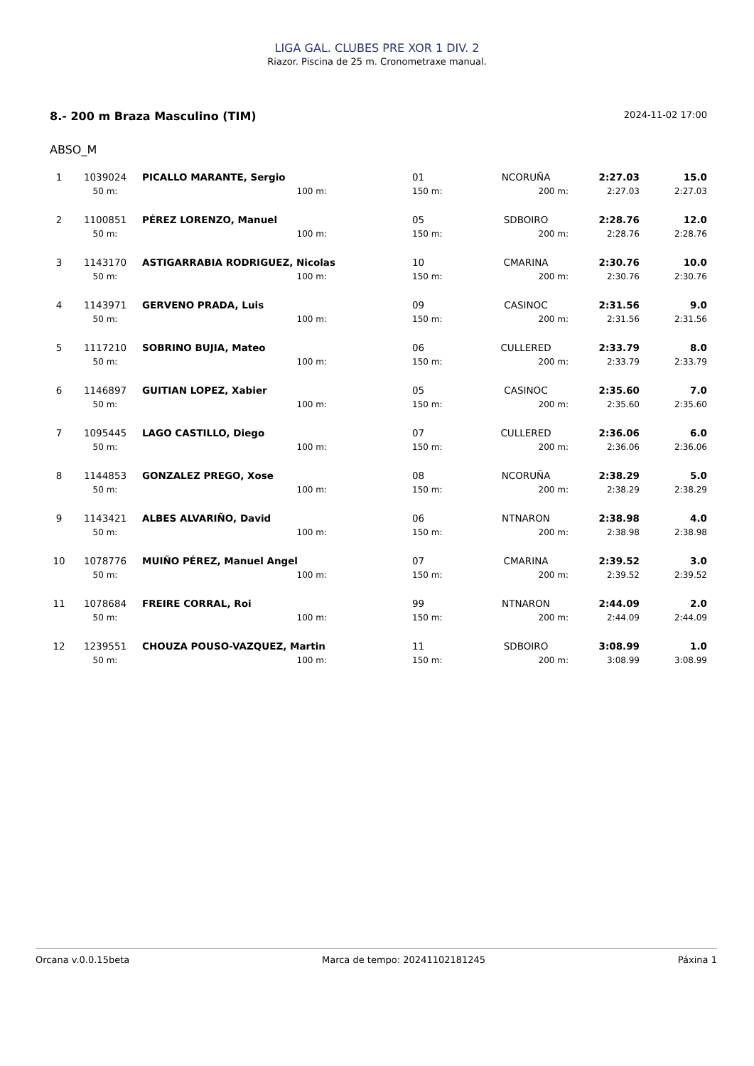LIGA GAL. CLUBES PRE XOR 1 DIV. 2
Riazor. Piscina de 25 m. Cronometraxe manual.
8.- 200 m Braza Masculino (TIM) 2024-11-02 17:00
ABSO_M
| 1 | 1039024 | PICALLO MARANTE, Sergio | | 01 | NCORUÑA | 2:27.03 | 15.0 |
| | 50 m: | 100 m: | | 150 m: | 200 m: | 2:27.03 | 2:27.03 |
| 2 | 1100851 | PÉREZ LORENZO, Manuel | | 05 | SDBOIRO | 2:28.76 | 12.0 |
| | 50 m: | 100 m: | | 150 m: | 200 m: | 2:28.76 | 2:28.76 |
| 3 | 1143170 | ASTIGARRABIA RODRIGUEZ, Nicolas | | 10 | CMARINA | 2:30.76 | 10.0 |
| | 50 m: | 100 m: | | 150 m: | 200 m: | 2:30.76 | 2:30.76 |
| 4 | 1143971 | GERVENO PRADA, Luis | | 09 | CASINOC | 2:31.56 | 9.0 |
| | 50 m: | 100 m: | | 150 m: | 200 m: | 2:31.56 | 2:31.56 |
| 5 | 1117210 | SOBRINO BUJIA, Mateo | | 06 | CULLERED | 2:33.79 | 8.0 |
| | 50 m: | 100 m: | | 150 m: | 200 m: | 2:33.79 | 2:33.79 |
| 6 | 1146897 | GUITIAN LOPEZ, Xabier | | 05 | CASINOC | 2:35.60 | 7.0 |
| | 50 m: | 100 m: | | 150 m: | 200 m: | 2:35.60 | 2:35.60 |
| 7 | 1095445 | LAGO CASTILLO, Diego | | 07 | CULLERED | 2:36.06 | 6.0 |
| | 50 m: | 100 m: | | 150 m: | 200 m: | 2:36.06 | 2:36.06 |
| 8 | 1144853 | GONZALEZ PREGO, Xose | | 08 | NCORUÑA | 2:38.29 | 5.0 |
| | 50 m: | 100 m: | | 150 m: | 200 m: | 2:38.29 | 2:38.29 |
| 9 | 1143421 | ALBES ALVARIÑO, David | | 06 | NTNARON | 2:38.98 | 4.0 |
| | 50 m: | 100 m: | | 150 m: | 200 m: | 2:38.98 | 2:38.98 |
| 10 | 1078776 | MUIÑO PÉREZ, Manuel Angel | | 07 | CMARINA | 2:39.52 | 3.0 |
| | 50 m: | 100 m: | | 150 m: | 200 m: | 2:39.52 | 2:39.52 |
| 11 | 1078684 | FREIRE CORRAL, Roi | | 99 | NTNARON | 2:44.09 | 2.0 |
| | 50 m: | 100 m: | | 150 m: | 200 m: | 2:44.09 | 2:44.09 |
| 12 | 1239551 | CHOUZA POUSO-VAZQUEZ, Martin | | 11 | SDBOIRO | 3:08.99 | 1.0 |
| | 50 m: | 100 m: | | 150 m: | 200 m: | 3:08.99 | 3:08.99 |
Orcana v.0.0.15beta Marca de tempo: 20241102181245 Páxina 1